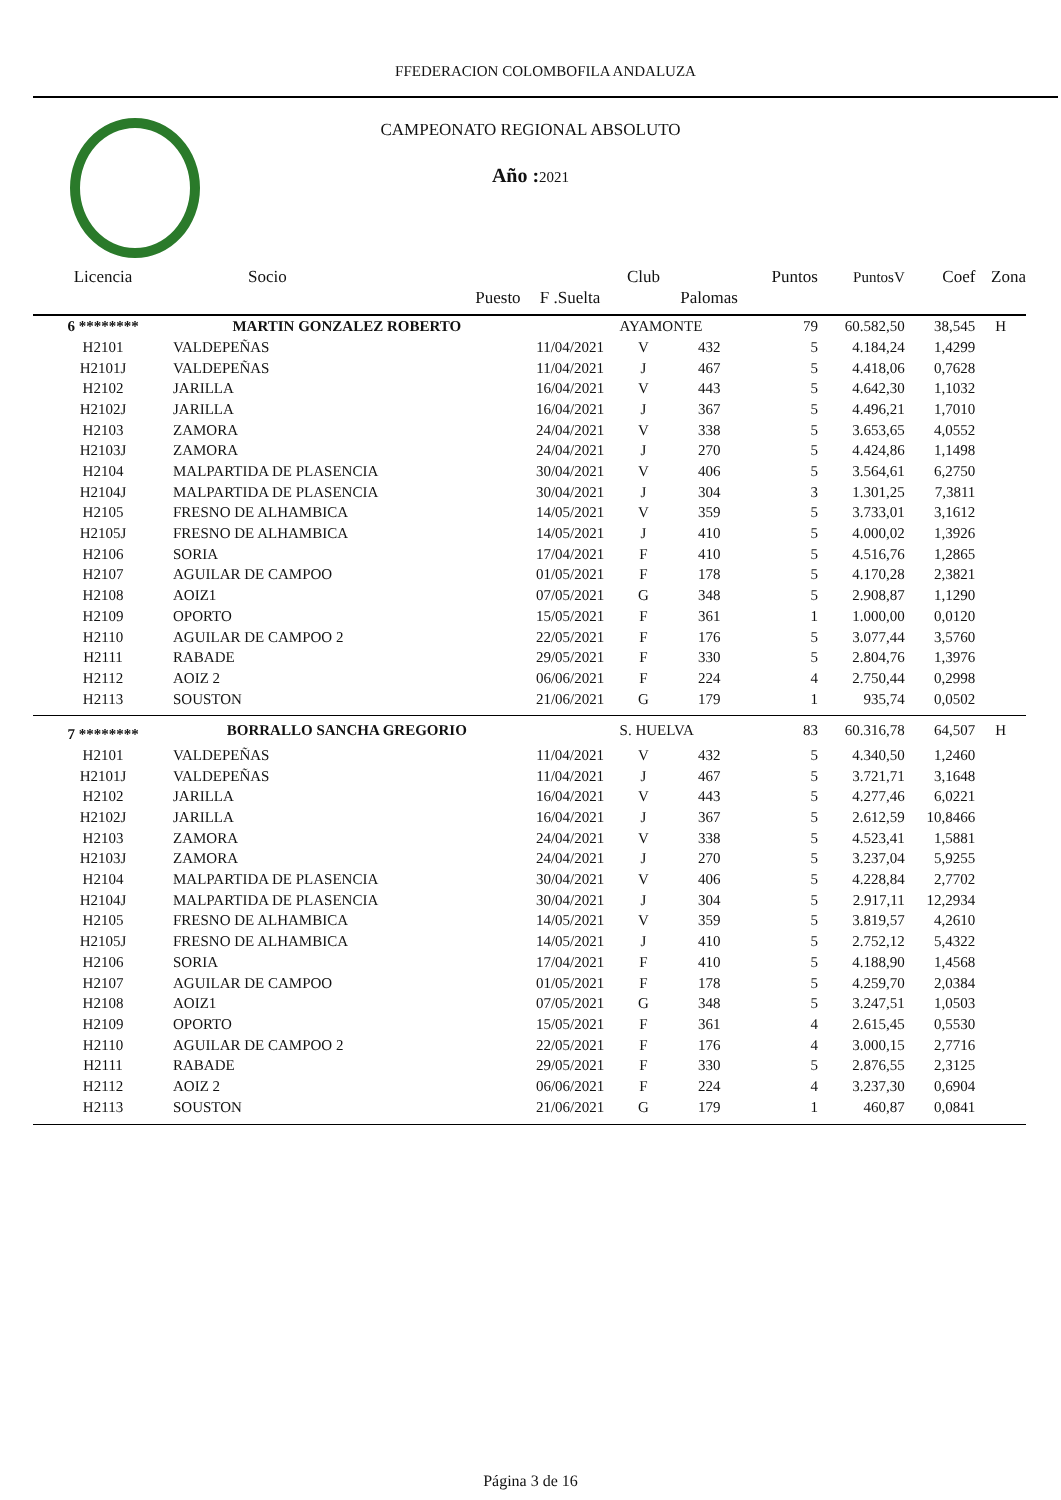FFEDERACION COLOMBOFILA ANDALUZA
CAMPEONATO REGIONAL ABSOLUTO
Año : 2021
| Licencia | Socio | | | Club | | | Puntos | PuntosV | Coef | Zona |
| --- | --- | --- | --- | --- | --- | --- | --- | --- | --- | --- |
| | | Puesto | F .Suelta | | Palomas | | | | | |
| 6 ******** | MARTIN GONZALEZ ROBERTO | | | AYAMONTE | | | 79 | 60.582,50 | 38,545 | H |
| H2101 | VALDEPEÑAS | | 11/04/2021 | V | 432 | | 5 | 4.184,24 | 1,4299 | |
| H2101J | VALDEPEÑAS | | 11/04/2021 | J | 467 | | 5 | 4.418,06 | 0,7628 | |
| H2102 | JARILLA | | 16/04/2021 | V | 443 | | 5 | 4.642,30 | 1,1032 | |
| H2102J | JARILLA | | 16/04/2021 | J | 367 | | 5 | 4.496,21 | 1,7010 | |
| H2103 | ZAMORA | | 24/04/2021 | V | 338 | | 5 | 3.653,65 | 4,0552 | |
| H2103J | ZAMORA | | 24/04/2021 | J | 270 | | 5 | 4.424,86 | 1,1498 | |
| H2104 | MALPARTIDA DE PLASENCIA | | 30/04/2021 | V | 406 | | 5 | 3.564,61 | 6,2750 | |
| H2104J | MALPARTIDA DE PLASENCIA | | 30/04/2021 | J | 304 | | 3 | 1.301,25 | 7,3811 | |
| H2105 | FRESNO DE ALHAMBICA | | 14/05/2021 | V | 359 | | 5 | 3.733,01 | 3,1612 | |
| H2105J | FRESNO DE ALHAMBICA | | 14/05/2021 | J | 410 | | 5 | 4.000,02 | 1,3926 | |
| H2106 | SORIA | | 17/04/2021 | F | 410 | | 5 | 4.516,76 | 1,2865 | |
| H2107 | AGUILAR DE CAMPOO | | 01/05/2021 | F | 178 | | 5 | 4.170,28 | 2,3821 | |
| H2108 | AOIZ1 | | 07/05/2021 | G | 348 | | 5 | 2.908,87 | 1,1290 | |
| H2109 | OPORTO | | 15/05/2021 | F | 361 | | 1 | 1.000,00 | 0,0120 | |
| H2110 | AGUILAR DE CAMPOO 2 | | 22/05/2021 | F | 176 | | 5 | 3.077,44 | 3,5760 | |
| H2111 | RABADE | | 29/05/2021 | F | 330 | | 5 | 2.804,76 | 1,3976 | |
| H2112 | AOIZ 2 | | 06/06/2021 | F | 224 | | 4 | 2.750,44 | 0,2998 | |
| H2113 | SOUSTON | | 21/06/2021 | G | 179 | | 1 | 935,74 | 0,0502 | |
| 7 ******** | BORRALLO SANCHA GREGORIO | | | S. HUELVA | | | 83 | 60.316,78 | 64,507 | H |
| H2101 | VALDEPEÑAS | | 11/04/2021 | V | 432 | | 5 | 4.340,50 | 1,2460 | |
| H2101J | VALDEPEÑAS | | 11/04/2021 | J | 467 | | 5 | 3.721,71 | 3,1648 | |
| H2102 | JARILLA | | 16/04/2021 | V | 443 | | 5 | 4.277,46 | 6,0221 | |
| H2102J | JARILLA | | 16/04/2021 | J | 367 | | 5 | 2.612,59 | 10,8466 | |
| H2103 | ZAMORA | | 24/04/2021 | V | 338 | | 5 | 4.523,41 | 1,5881 | |
| H2103J | ZAMORA | | 24/04/2021 | J | 270 | | 5 | 3.237,04 | 5,9255 | |
| H2104 | MALPARTIDA DE PLASENCIA | | 30/04/2021 | V | 406 | | 5 | 4.228,84 | 2,7702 | |
| H2104J | MALPARTIDA DE PLASENCIA | | 30/04/2021 | J | 304 | | 5 | 2.917,11 | 12,2934 | |
| H2105 | FRESNO DE ALHAMBICA | | 14/05/2021 | V | 359 | | 5 | 3.819,57 | 4,2610 | |
| H2105J | FRESNO DE ALHAMBICA | | 14/05/2021 | J | 410 | | 5 | 2.752,12 | 5,4322 | |
| H2106 | SORIA | | 17/04/2021 | F | 410 | | 5 | 4.188,90 | 1,4568 | |
| H2107 | AGUILAR DE CAMPOO | | 01/05/2021 | F | 178 | | 5 | 4.259,70 | 2,0384 | |
| H2108 | AOIZ1 | | 07/05/2021 | G | 348 | | 5 | 3.247,51 | 1,0503 | |
| H2109 | OPORTO | | 15/05/2021 | F | 361 | | 4 | 2.615,45 | 0,5530 | |
| H2110 | AGUILAR DE CAMPOO 2 | | 22/05/2021 | F | 176 | | 4 | 3.000,15 | 2,7716 | |
| H2111 | RABADE | | 29/05/2021 | F | 330 | | 5 | 2.876,55 | 2,3125 | |
| H2112 | AOIZ 2 | | 06/06/2021 | F | 224 | | 4 | 3.237,30 | 0,6904 | |
| H2113 | SOUSTON | | 21/06/2021 | G | 179 | | 1 | 460,87 | 0,0841 | |
Página 3 de 16